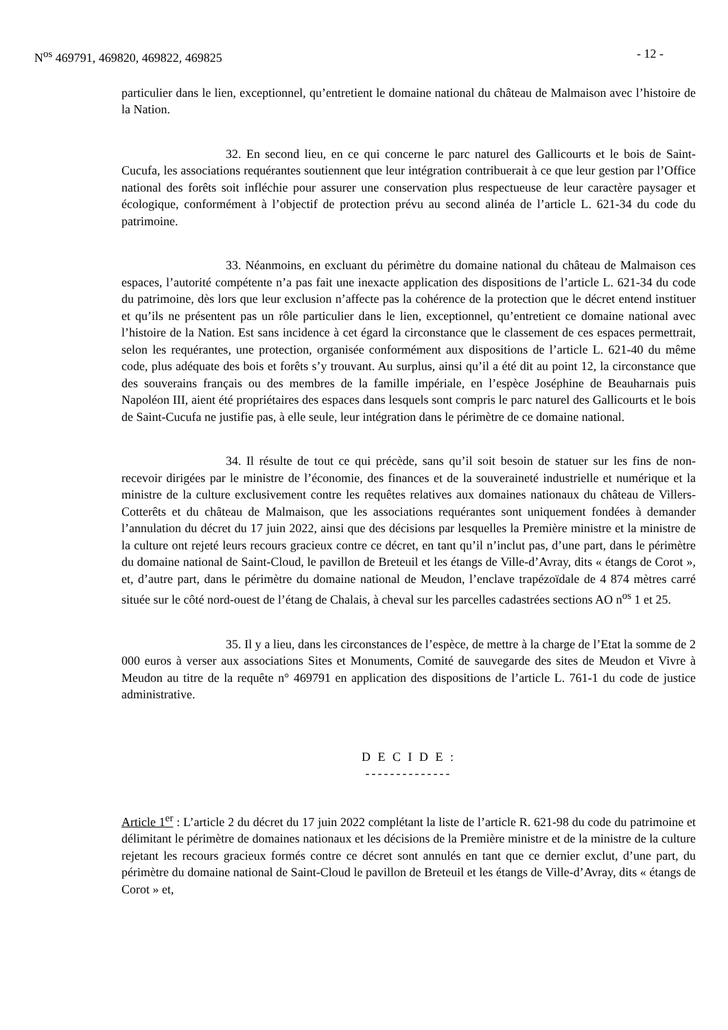N<sup>os</sup> 469791, 469820, 469822, 469825 - 12 -
particulier dans le lien, exceptionnel, qu’entretient le domaine national du château de Malmaison avec l’histoire de la Nation.
32. En second lieu, en ce qui concerne le parc naturel des Gallicourts et le bois de Saint-Cucufa, les associations requérantes soutiennent que leur intégration contribuerait à ce que leur gestion par l’Office national des forêts soit infléchie pour assurer une conservation plus respectueuse de leur caractère paysager et écologique, conformément à l’objectif de protection prévu au second alinéa de l’article L. 621-34 du code du patrimoine.
33. Néanmoins, en excluant du périmètre du domaine national du château de Malmaison ces espaces, l’autorité compétente n’a pas fait une inexacte application des dispositions de l’article L. 621-34 du code du patrimoine, dès lors que leur exclusion n’affecte pas la cohérence de la protection que le décret entend instituer et qu’ils ne présentent pas un rôle particulier dans le lien, exceptionnel, qu’entretient ce domaine national avec l’histoire de la Nation. Est sans incidence à cet égard la circonstance que le classement de ces espaces permettrait, selon les requérantes, une protection, organisée conformément aux dispositions de l’article L. 621-40 du même code, plus adéquate des bois et forêts s’y trouvant. Au surplus, ainsi qu’il a été dit au point 12, la circonstance que des souverains français ou des membres de la famille impériale, en l’espèce Joséphine de Beauharnais puis Napoléon III, aient été propriétaires des espaces dans lesquels sont compris le parc naturel des Gallicourts et le bois de Saint-Cucufa ne justifie pas, à elle seule, leur intégration dans le périmètre de ce domaine national.
34. Il résulte de tout ce qui précède, sans qu’il soit besoin de statuer sur les fins de non-recevoir dirigées par le ministre de l’économie, des finances et de la souveraineté industrielle et numérique et la ministre de la culture exclusivement contre les requêtes relatives aux domaines nationaux du château de Villers-Cotterêts et du château de Malmaison, que les associations requérantes sont uniquement fondées à demander l’annulation du décret du 17 juin 2022, ainsi que des décisions par lesquelles la Première ministre et la ministre de la culture ont rejeté leurs recours gracieux contre ce décret, en tant qu’il n’inclut pas, d’une part, dans le périmètre du domaine national de Saint-Cloud, le pavillon de Breteuil et les étangs de Ville-d’Avray, dits « étangs de Corot », et, d’autre part, dans le périmètre du domaine national de Meudon, l’enclave trapézoïdale de 4 874 mètres carré située sur le côté nord-ouest de l’étang de Chalais, à cheval sur les parcelles cadastrées sections AO n<sup>os</sup> 1 et 25.
35. Il y a lieu, dans les circonstances de l’espèce, de mettre à la charge de l’Etat la somme de 2 000 euros à verser aux associations Sites et Monuments, Comité de sauvegarde des sites de Meudon et Vivre à Meudon au titre de la requête n° 469791 en application des dispositions de l’article L. 761-1 du code de justice administrative.
D E C I D E :
--------------
Article 1<sup>er</sup> : L’article 2 du décret du 17 juin 2022 complétant la liste de l’article R. 621-98 du code du patrimoine et délimitant le périmètre de domaines nationaux et les décisions de la Première ministre et de la ministre de la culture rejetant les recours gracieux formés contre ce décret sont annulés en tant que ce dernier exclut, d’une part, du périmètre du domaine national de Saint-Cloud le pavillon de Breteuil et les étangs de Ville-d’Avray, dits « étangs de Corot » et,